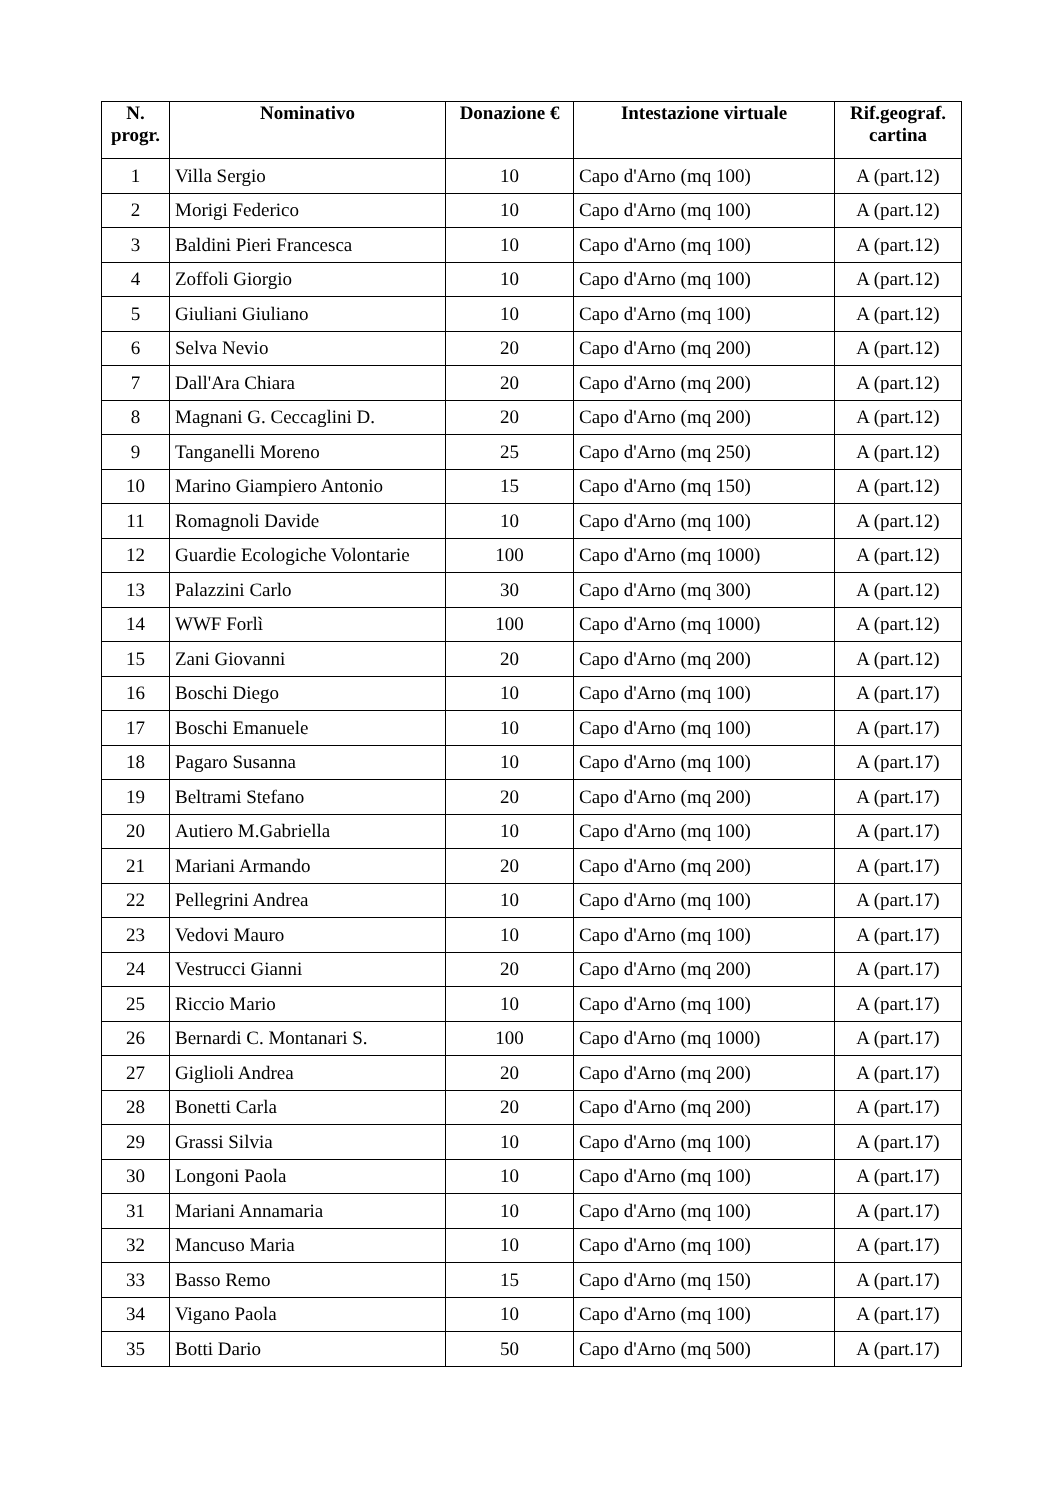| N. progr. | Nominativo | Donazione € | Intestazione virtuale | Rif.geograf. cartina |
| --- | --- | --- | --- | --- |
| 1 | Villa Sergio | 10 | Capo d'Arno (mq 100) | A (part.12) |
| 2 | Morigi Federico | 10 | Capo d'Arno (mq 100) | A (part.12) |
| 3 | Baldini Pieri Francesca | 10 | Capo d'Arno (mq 100) | A (part.12) |
| 4 | Zoffoli Giorgio | 10 | Capo d'Arno (mq 100) | A (part.12) |
| 5 | Giuliani Giuliano | 10 | Capo d'Arno (mq 100) | A (part.12) |
| 6 | Selva Nevio | 20 | Capo d'Arno (mq 200) | A (part.12) |
| 7 | Dall'Ara Chiara | 20 | Capo d'Arno (mq 200) | A (part.12) |
| 8 | Magnani G. Ceccaglini D. | 20 | Capo d'Arno (mq 200) | A (part.12) |
| 9 | Tanganelli Moreno | 25 | Capo d'Arno (mq 250) | A (part.12) |
| 10 | Marino Giampiero Antonio | 15 | Capo d'Arno (mq 150) | A (part.12) |
| 11 | Romagnoli Davide | 10 | Capo d'Arno (mq 100) | A (part.12) |
| 12 | Guardie Ecologiche Volontarie | 100 | Capo d'Arno (mq 1000) | A (part.12) |
| 13 | Palazzini Carlo | 30 | Capo d'Arno (mq 300) | A (part.12) |
| 14 | WWF Forlì | 100 | Capo d'Arno (mq 1000) | A (part.12) |
| 15 | Zani Giovanni | 20 | Capo d'Arno (mq 200) | A (part.12) |
| 16 | Boschi Diego | 10 | Capo d'Arno (mq 100) | A (part.17) |
| 17 | Boschi Emanuele | 10 | Capo d'Arno (mq 100) | A (part.17) |
| 18 | Pagaro Susanna | 10 | Capo d'Arno (mq 100) | A (part.17) |
| 19 | Beltrami Stefano | 20 | Capo d'Arno (mq 200) | A (part.17) |
| 20 | Autiero M.Gabriella | 10 | Capo d'Arno (mq 100) | A (part.17) |
| 21 | Mariani Armando | 20 | Capo d'Arno (mq 200) | A (part.17) |
| 22 | Pellegrini Andrea | 10 | Capo d'Arno (mq 100) | A (part.17) |
| 23 | Vedovi Mauro | 10 | Capo d'Arno (mq 100) | A (part.17) |
| 24 | Vestrucci Gianni | 20 | Capo d'Arno (mq 200) | A (part.17) |
| 25 | Riccio Mario | 10 | Capo d'Arno (mq 100) | A (part.17) |
| 26 | Bernardi C. Montanari S. | 100 | Capo d'Arno (mq 1000) | A (part.17) |
| 27 | Giglioli Andrea | 20 | Capo d'Arno (mq 200) | A (part.17) |
| 28 | Bonetti Carla | 20 | Capo d'Arno (mq 200) | A (part.17) |
| 29 | Grassi Silvia | 10 | Capo d'Arno (mq 100) | A (part.17) |
| 30 | Longoni Paola | 10 | Capo d'Arno (mq 100) | A (part.17) |
| 31 | Mariani Annamaria | 10 | Capo d'Arno (mq 100) | A (part.17) |
| 32 | Mancuso Maria | 10 | Capo d'Arno (mq 100) | A (part.17) |
| 33 | Basso Remo | 15 | Capo d'Arno (mq 150) | A (part.17) |
| 34 | Vigano Paola | 10 | Capo d'Arno (mq 100) | A (part.17) |
| 35 | Botti Dario | 50 | Capo d'Arno (mq 500) | A (part.17) |